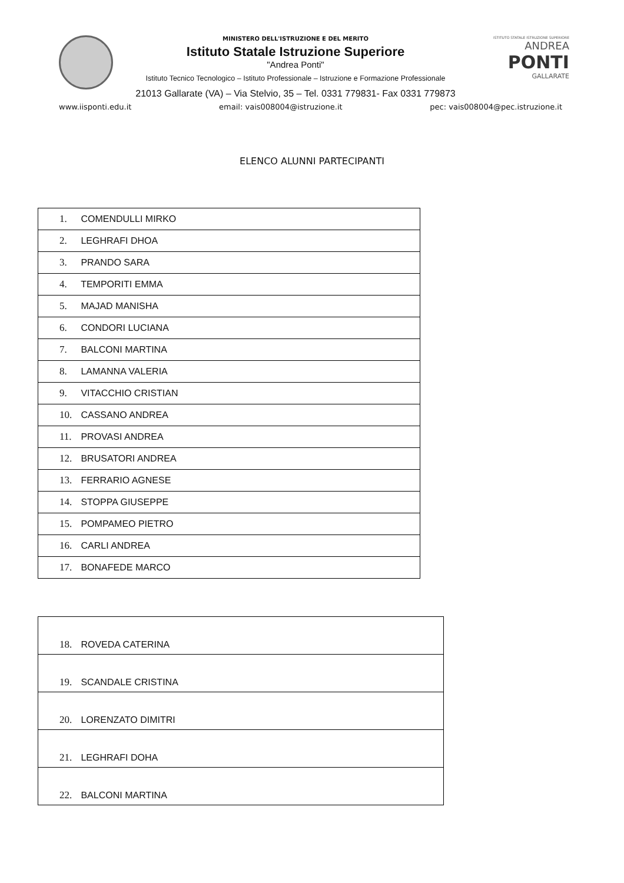MINISTERO DELL'ISTRUZIONE E DEL MERITO
Istituto Statale Istruzione Superiore
"Andrea Ponti"
Istituto Tecnico Tecnologico – Istituto Professionale – Istruzione e Formazione Professionale
21013 Gallarate (VA) – Via Stelvio, 35 – Tel. 0331 779831- Fax 0331 779873
ISTITUTO STATALE ISTRUZIONE SUPERIORE
ANDREA
PONTI
GALLARATE
www.iisponti.edu.it email: vais008004@istruzione.it pec: vais008004@pec.istruzione.it
ELENCO ALUNNI PARTECIPANTI
| 1. COMENDULLI MIRKO |
| 2. LEGHRAFI DHOA |
| 3. PRANDO SARA |
| 4. TEMPORITI EMMA |
| 5. MAJAD MANISHA |
| 6. CONDORI LUCIANA |
| 7. BALCONI MARTINA |
| 8. LAMANNA VALERIA |
| 9. VITACCHIO CRISTIAN |
| 10. CASSANO ANDREA |
| 11. PROVASI ANDREA |
| 12. BRUSATORI ANDREA |
| 13. FERRARIO AGNESE |
| 14. STOPPA GIUSEPPE |
| 15. POMPAMEO PIETRO |
| 16. CARLI ANDREA |
| 17. BONAFEDE MARCO |
| 18. ROVEDA CATERINA |
| 19. SCANDALE CRISTINA |
| 20. LORENZATO DIMITRI |
| 21. LEGHRAFI DOHA |
| 22. BALCONI MARTINA |